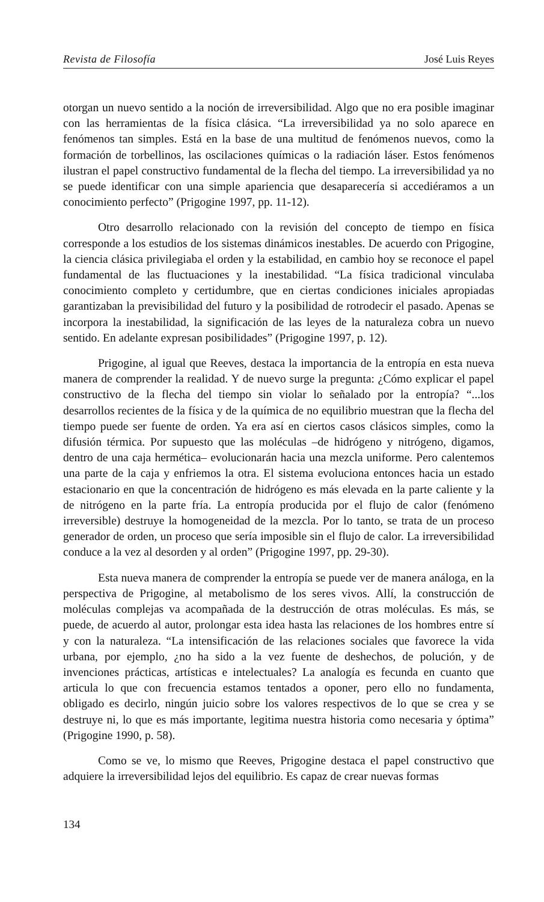Revista de Filosofía José Luis Reyes
otorgan un nuevo sentido a la noción de irreversibilidad. Algo que no era posible imaginar con las herramientas de la física clásica. “La irreversibilidad ya no solo aparece en fenómenos tan simples. Está en la base de una multitud de fenómenos nuevos, como la formación de torbellinos, las oscilaciones químicas o la radiación láser. Estos fenómenos ilustran el papel constructivo fundamental de la flecha del tiempo. La irreversibilidad ya no se puede identificar con una simple apariencia que desaparecería si accediéramos a un conocimiento perfecto” (Prigogine 1997, pp. 11-12).
Otro desarrollo relacionado con la revisión del concepto de tiempo en física corresponde a los estudios de los sistemas dinámicos inestables. De acuerdo con Prigogine, la ciencia clásica privilegiaba el orden y la estabilidad, en cambio hoy se reconoce el papel fundamental de las fluctuaciones y la inestabilidad. “La física tradicional vinculaba conocimiento completo y certidumbre, que en ciertas condiciones iniciales apropiadas garantizaban la previsibilidad del futuro y la posibilidad de rotrodecir el pasado. Apenas se incorpora la inestabilidad, la significación de las leyes de la naturaleza cobra un nuevo sentido. En adelante expresan posibilidades” (Prigogine 1997, p. 12).
Prigogine, al igual que Reeves, destaca la importancia de la entropía en esta nueva manera de comprender la realidad. Y de nuevo surge la pregunta: ¿Cómo explicar el papel constructivo de la flecha del tiempo sin violar lo señalado por la entropía? “...los desarrollos recientes de la física y de la química de no equilibrio muestran que la flecha del tiempo puede ser fuente de orden. Ya era así en ciertos casos clásicos simples, como la difusión térmica. Por supuesto que las moléculas –de hidrógeno y nitrógeno, digamos, dentro de una caja hermética– evolucionarán hacia una mezcla uniforme. Pero calentemos una parte de la caja y enfriemos la otra. El sistema evoluciona entonces hacia un estado estacionario en que la concentración de hidrógeno es más elevada en la parte caliente y la de nitrógeno en la parte fría. La entropía producida por el flujo de calor (fenómeno irreversible) destruye la homogeneidad de la mezcla. Por lo tanto, se trata de un proceso generador de orden, un proceso que sería imposible sin el flujo de calor. La irreversibilidad conduce a la vez al desorden y al orden” (Prigogine 1997, pp. 29-30).
Esta nueva manera de comprender la entropía se puede ver de manera análoga, en la perspectiva de Prigogine, al metabolismo de los seres vivos. Allí, la construcción de moléculas complejas va acompañada de la destrucción de otras moléculas. Es más, se puede, de acuerdo al autor, prolongar esta idea hasta las relaciones de los hombres entre sí y con la naturaleza. “La intensificación de las relaciones sociales que favorece la vida urbana, por ejemplo, ¿no ha sido a la vez fuente de deshechos, de polución, y de invenciones prácticas, artísticas e intelectuales? La analogía es fecunda en cuanto que articula lo que con frecuencia estamos tentados a oponer, pero ello no fundamenta, obligado es decirlo, ningún juicio sobre los valores respectivos de lo que se crea y se destruye ni, lo que es más importante, legitima nuestra historia como necesaria y óptima” (Prigogine 1990, p. 58).
Como se ve, lo mismo que Reeves, Prigogine destaca el papel constructivo que adquiere la irreversibilidad lejos del equilibrio. Es capaz de crear nuevas formas
134